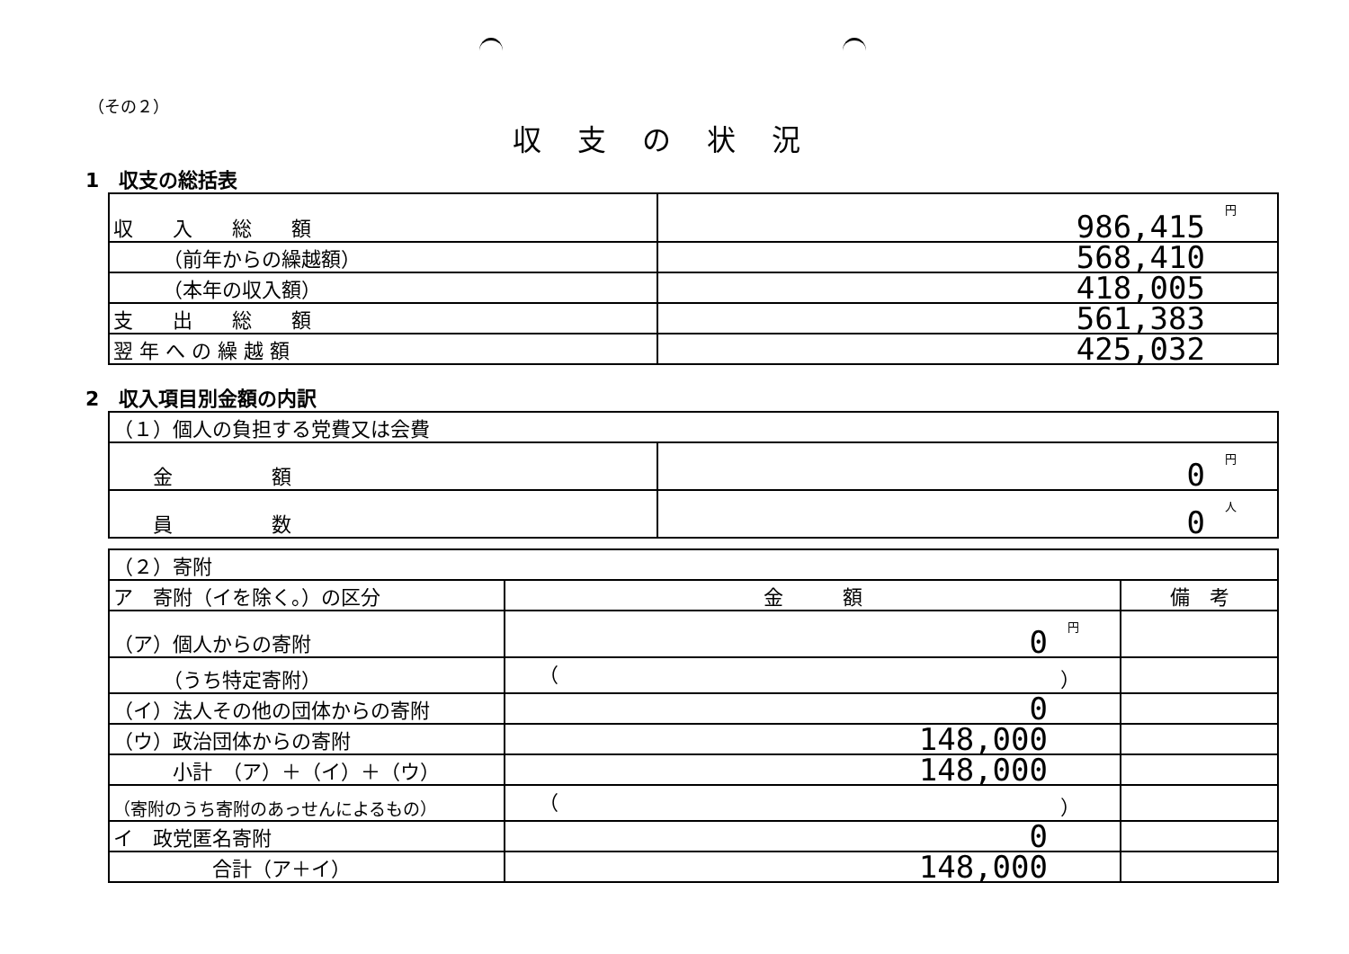（その２）
収支の状況
1　収支の総括表
| 収 入 総 額 | 円 986,415 |
| （前年からの繰越額） | 568,410 |
| （本年の収入額） | 418,005 |
| 支 出 総 額 | 561,383 |
| 翌 年 へ の 繰 越 額 | 425,032 |
2　収入項目別金額の内訳
| （１）個人の負担する党費又は会費 | |
| 金 額 | 円 0 |
| 員 数 | 人 0 |
| （２）寄附 | | |
| ア 寄附（イを除く。）の区分 | 金 額 | 備 考 |
| （ア）個人からの寄附 | 円 0 | |
| （うち特定寄附） | （ ） | |
| （イ）法人その他の団体からの寄附 | 0 | |
| （ウ）政治団体からの寄附 | 148,000 | |
| 小計 （ア）＋（イ）＋（ウ） | 148,000 | |
| （寄附のうち寄附のあっせんによるもの） | （ ） | |
| イ 政党匿名寄附 | 0 | |
| 合計（ア＋イ） | 148,000 | |